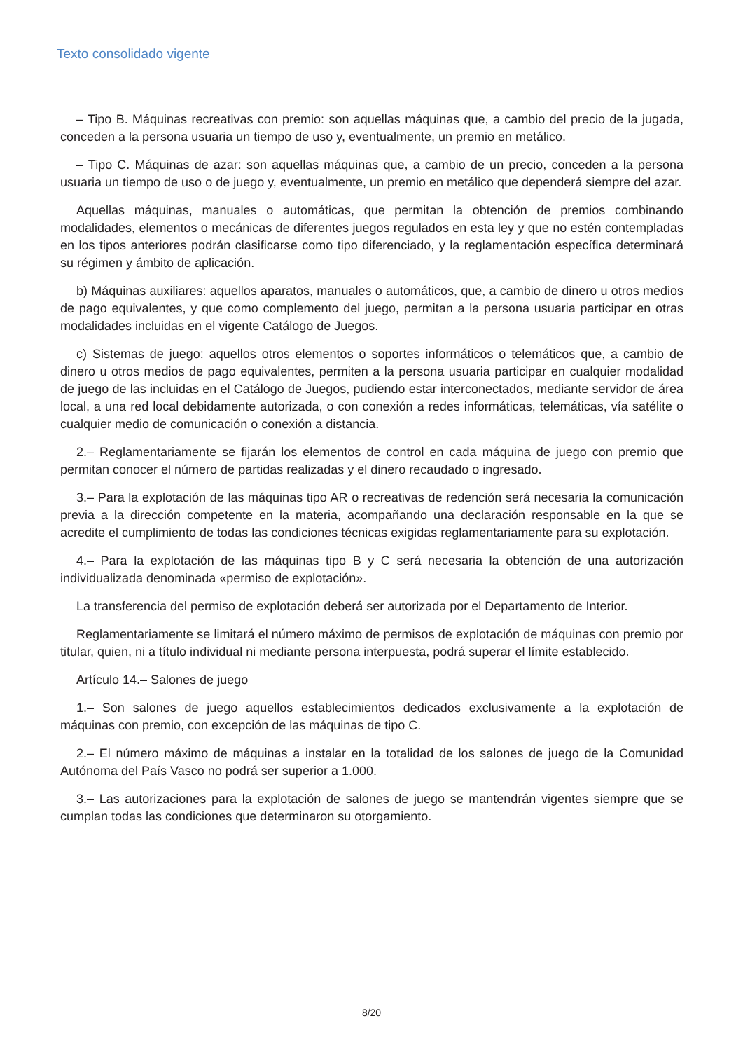Texto consolidado vigente
– Tipo B. Máquinas recreativas con premio: son aquellas máquinas que, a cambio del precio de la jugada, conceden a la persona usuaria un tiempo de uso y, eventualmente, un premio en metálico.
– Tipo C. Máquinas de azar: son aquellas máquinas que, a cambio de un precio, conceden a la persona usuaria un tiempo de uso o de juego y, eventualmente, un premio en metálico que dependerá siempre del azar.
Aquellas máquinas, manuales o automáticas, que permitan la obtención de premios combinando modalidades, elementos o mecánicas de diferentes juegos regulados en esta ley y que no estén contempladas en los tipos anteriores podrán clasificarse como tipo diferenciado, y la reglamentación específica determinará su régimen y ámbito de aplicación.
b) Máquinas auxiliares: aquellos aparatos, manuales o automáticos, que, a cambio de dinero u otros medios de pago equivalentes, y que como complemento del juego, permitan a la persona usuaria participar en otras modalidades incluidas en el vigente Catálogo de Juegos.
c) Sistemas de juego: aquellos otros elementos o soportes informáticos o telemáticos que, a cambio de dinero u otros medios de pago equivalentes, permiten a la persona usuaria participar en cualquier modalidad de juego de las incluidas en el Catálogo de Juegos, pudiendo estar interconectados, mediante servidor de área local, a una red local debidamente autorizada, o con conexión a redes informáticas, telemáticas, vía satélite o cualquier medio de comunicación o conexión a distancia.
2.– Reglamentariamente se fijarán los elementos de control en cada máquina de juego con premio que permitan conocer el número de partidas realizadas y el dinero recaudado o ingresado.
3.– Para la explotación de las máquinas tipo AR o recreativas de redención será necesaria la comunicación previa a la dirección competente en la materia, acompañando una declaración responsable en la que se acredite el cumplimiento de todas las condiciones técnicas exigidas reglamentariamente para su explotación.
4.– Para la explotación de las máquinas tipo B y C será necesaria la obtención de una autorización individualizada denominada «permiso de explotación».
La transferencia del permiso de explotación deberá ser autorizada por el Departamento de Interior.
Reglamentariamente se limitará el número máximo de permisos de explotación de máquinas con premio por titular, quien, ni a título individual ni mediante persona interpuesta, podrá superar el límite establecido.
Artículo 14.– Salones de juego
1.– Son salones de juego aquellos establecimientos dedicados exclusivamente a la explotación de máquinas con premio, con excepción de las máquinas de tipo C.
2.– El número máximo de máquinas a instalar en la totalidad de los salones de juego de la Comunidad Autónoma del País Vasco no podrá ser superior a 1.000.
3.– Las autorizaciones para la explotación de salones de juego se mantendrán vigentes siempre que se cumplan todas las condiciones que determinaron su otorgamiento.
8/20